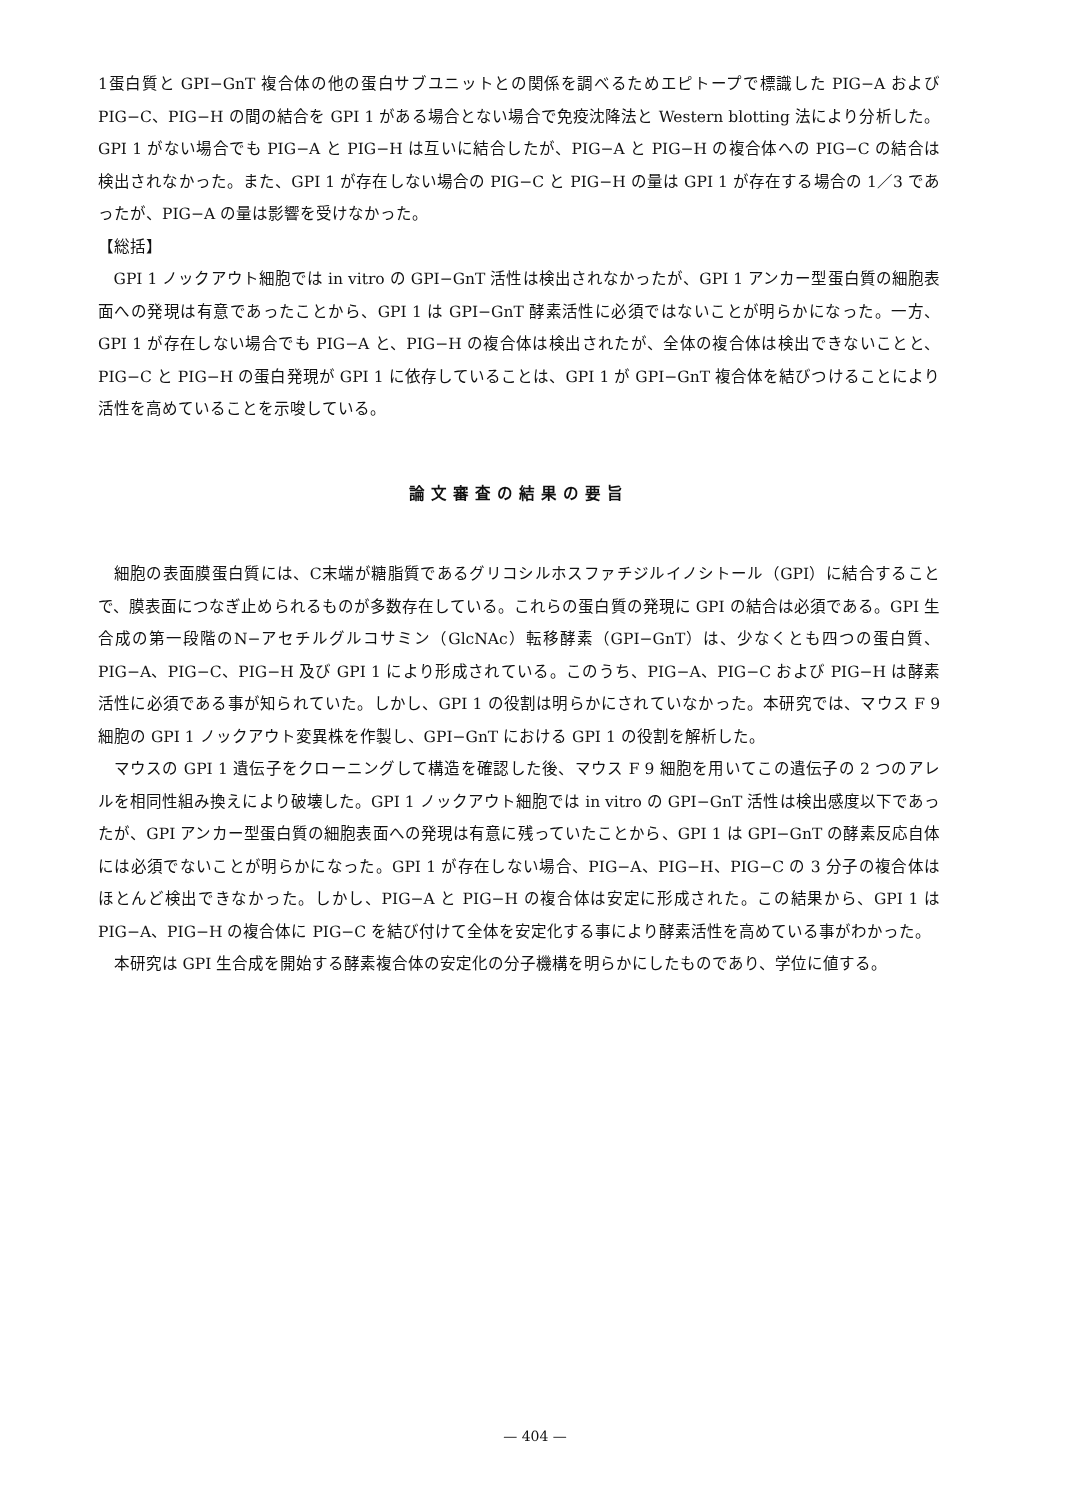1蛋白質と GPI−GnT 複合体の他の蛋白サブユニットとの関係を調べるためエピトープで標識した PIG−A および PIG−C、PIG−H の間の結合を GPI 1 がある場合とない場合で免疫沈降法と Western blotting 法により分析した。GPI 1 がない場合でも PIG−A と PIG−H は互いに結合したが、PIG−A と PIG−H の複合体への PIG−C の結合は検出されなかった。また、GPI 1 が存在しない場合の PIG−C と PIG−H の量は GPI 1 が存在する場合の 1／3 であったが、PIG−A の量は影響を受けなかった。
【総括】
GPI 1 ノックアウト細胞では in vitro の GPI−GnT 活性は検出されなかったが、GPI 1 アンカー型蛋白質の細胞表面への発現は有意であったことから、GPI 1 は GPI−GnT 酵素活性に必須ではないことが明らかになった。一方、GPI 1 が存在しない場合でも PIG−A と、PIG−H の複合体は検出されたが、全体の複合体は検出できないことと、PIG−C と PIG−H の蛋白発現が GPI 1 に依存していることは、GPI 1 が GPI−GnT 複合体を結びつけることにより活性を高めていることを示唆している。
論文審査の結果の要旨
細胞の表面膜蛋白質には、C末端が糖脂質であるグリコシルホスファチジルイノシトール（GPI）に結合することで、膜表面につなぎ止められるものが多数存在している。これらの蛋白質の発現に GPI の結合は必須である。GPI 生合成の第一段階のN−アセチルグルコサミン（GlcNAc）転移酵素（GPI−GnT）は、少なくとも四つの蛋白質、PIG−A、PIG−C、PIG−H 及び GPI 1 により形成されている。このうち、PIG−A、PIG−C および PIG−H は酵素活性に必須である事が知られていた。しかし、GPI 1 の役割は明らかにされていなかった。本研究では、マウス F 9 細胞の GPI 1 ノックアウト変異株を作製し、GPI−GnT における GPI 1 の役割を解析した。
マウスの GPI 1 遺伝子をクローニングして構造を確認した後、マウス F 9 細胞を用いてこの遺伝子の 2 つのアレルを相同性組み換えにより破壊した。GPI 1 ノックアウト細胞では in vitro の GPI−GnT 活性は検出感度以下であったが、GPI アンカー型蛋白質の細胞表面への発現は有意に残っていたことから、GPI 1 は GPI−GnT の酵素反応自体には必須でないことが明らかになった。GPI 1 が存在しない場合、PIG−A、PIG−H、PIG−C の 3 分子の複合体はほとんど検出できなかった。しかし、PIG−A と PIG−H の複合体は安定に形成された。この結果から、GPI 1 は PIG−A、PIG−H の複合体に PIG−C を結び付けて全体を安定化する事により酵素活性を高めている事がわかった。
本研究は GPI 生合成を開始する酵素複合体の安定化の分子機構を明らかにしたものであり、学位に値する。
— 404 —